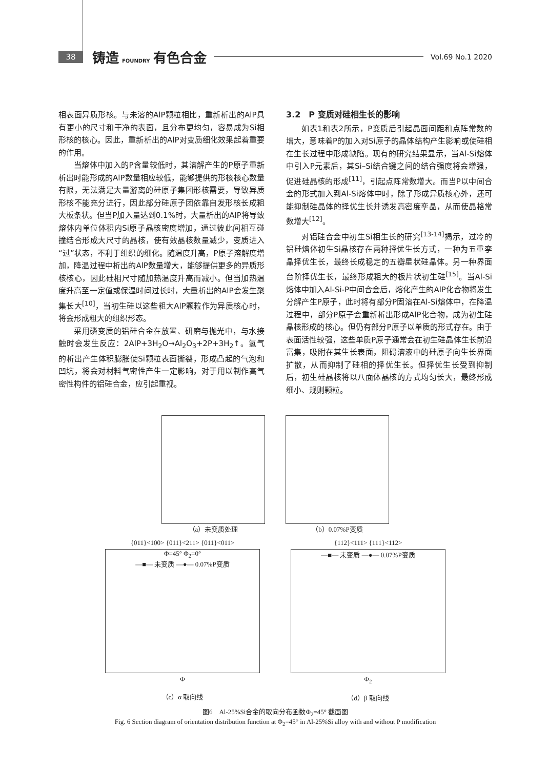38
铸造 FOUNDRY 有色合金
Vol.69 No.1 2020
相表面异质形核。与未溶的AlP颗粒相比，重新析出的AlP具有更小的尺寸和干净的表面，且分布更均匀，容易成为Si相形核的核心。因此，重新析出的AlP对变质细化效果起着重要的作用。
当熔体中加入的P含量较低时，其溶解产生的P原子重新析出时能形成的AlP数量相应较低，能够提供的形核核心数量有限，无法满足大量游离的硅原子集团形核需要，导致异质形核不能充分进行，因此部分硅原子团依靠自发形核长成粗大板条状。但当P加入量达到0.1%时，大量析出的AlP将导致熔体内单位体积内Si原子晶核密度增加，通过彼此间相互碰撞结合形成大尺寸的晶核，使有效晶核数量减少，变质进入“过”状态，不利于组织的细化。随温度升高，P原子溶解度增加，降温过程中析出的AlP数量增大，能够提供更多的异质形核核心，因此硅相尺寸随加热温度升高而减小。但当加热温度升高至一定值或保温时间过长时，大量析出的AlP会发生聚集长大<sup>[10]</sup>，当初生硅以这些粗大AlP颗粒作为异质核心时，将会形成粗大的组织形态。
采用磷变质的铝硅合金在放置、研磨与抛光中，与水接触时会发生反应：2AlP+3H<sub>2</sub>O→Al<sub>2</sub>O<sub>3</sub>+2P+3H<sub>2</sub>↑。氢气的析出产生体积膨胀使Si颗粒表面撕裂，形成凸起的气泡和凹坑，将会对材料气密性产生一定影响，对于用以制作高气密性构件的铝硅合金，应引起重视。
3.2　P 变质对硅相生长的影响
如表1和表2所示，P变质后引起晶面间距和点阵常数的增大，意味着P的加入对Si原子的晶体结构产生影响或使硅相在生长过程中形成缺陷。现有的研究结果显示，当Al-Si熔体中引入P元素后，其Si–Si结合键之间的结合强度将会增强，促进硅晶核的形成<sup>[11]</sup>，引起点阵常数增大。而当P以中间合金的形式加入到Al-Si熔体中时，除了形成异质核心外，还可能抑制硅晶体的择优生长并诱发高密度孪晶，从而使晶格常数增大<sup>[12]</sup>。
对铝硅合金中初生Si相生长的研究<sup>[13-14]</sup>揭示，过冷的铝硅熔体初生Si晶核存在两种择优生长方式，一种为五重孪晶择优生长，最终长成稳定的五瓣星状硅晶体。另一种界面台阶择优生长，最终形成粗大的板片状初生硅<sup>[15]</sup>。当Al-Si熔体中加入Al-Si-P中间合金后，熔化产生的AlP化合物将发生分解产生P原子，此时将有部分P固溶在Al-Si熔体中，在降温过程中，部分P原子会重新析出形成AlP化合物，成为初生硅晶核形成的核心。但仍有部分P原子以单质的形式存在。由于表面活性较强，这些单质P原子通常会在初生硅晶体生长前沿富集，吸附在其生长表面，阻碍溶液中的硅原子向生长界面扩散，从而抑制了硅相的择优生长。但择优生长受到抑制后，初生硅晶核将以八面体晶核的方式均匀长大，最终形成细小、规则颗粒。
（a）未变质处理 （b）0.07%P变质
{011}<100> {011}<211> {011}<011>
Φ=45° Φ<sub>2</sub>=0°
—■— 未变质 —●— 0.07%P变质
Φ
（c）α 取向线
{112}<111> {111}<112>
—■— 未变质 —●— 0.07%P变质
Φ<sub>2</sub>
（d）β 取向线
图6　Al-25%Si合金的取向分布函数Φ<sub>2</sub>=45° 截面图
Fig. 6 Section diagram of orientation distribution function at Φ<sub>2</sub>=45° in Al-25%Si alloy with and without P modification